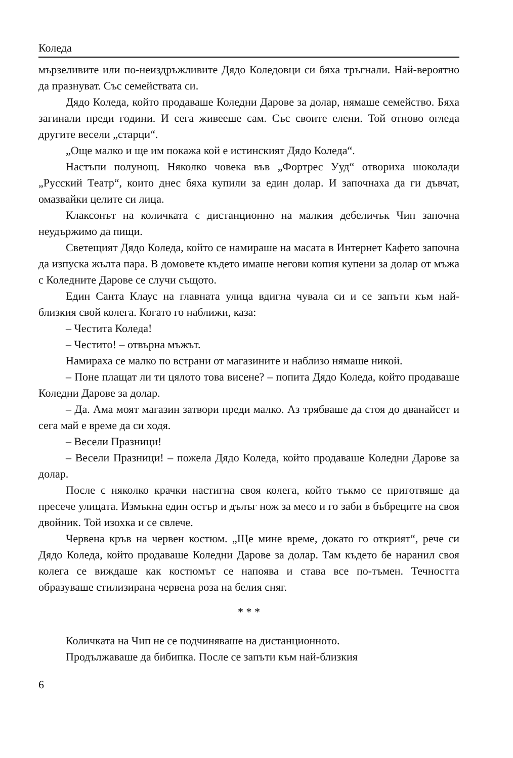Коледа
мързеливите или по-неиздръжливите Дядо Коледовци си бяха тръгнали. Най-вероятно да празнуват. Със семействата си.
Дядо Коледа, който продаваше Коледни Дарове за долар, нямаше семейство. Бяха загинали преди години. И сега живееше сам. Със своите елени. Той отново огледа другите весели „старци“.
„Още малко и ще им покажа кой е истинският Дядо Коледа“.
Настъпи полунощ. Няколко човека във „Фортрес Ууд“ отвориха шоколади „Русский Театр“, които днес бяха купили за един долар. И започнаха да ги дъвчат, омазвайки целите си лица.
Клаксонът на количката с дистанционно на малкия дебеличък Чип започна неудържимо да пищи.
Светещият Дядо Коледа, който се намираше на масата в Интернет Кафето започна да изпуска жълта пара. В домовете където имаше негови копия купени за долар от мъжа с Коледните Дарове се случи същото.
Един Санта Клаус на главната улица вдигна чувала си и се запъти към най-близкия свой колега. Когато го наближи, каза:
– Честита Коледа!
– Честито! – отвърна мъжът.
Намираха се малко по встрани от магазините и наблизо нямаше никой.
– Поне плащат ли ти цялото това висене? – попита Дядо Коледа, който продаваше Коледни Дарове за долар.
– Да. Ама моят магазин затвори преди малко. Аз трябваше да стоя до дванайсет и сега май е време да си ходя.
– Весели Празници!
– Весели Празници! – пожела Дядо Коледа, който продаваше Коледни Дарове за долар.
После с няколко крачки настигна своя колега, който тъкмо се приготвяше да пресече улицата. Измъкна един остър и дълъг нож за месо и го заби в бъбреците на своя двойник. Той изохка и се свлече.
Червена кръв на червен костюм. „Ще мине време, докато го открият“, рече си Дядо Коледа, който продаваше Коледни Дарове за долар. Там където бе наранил своя колега се виждаше как костюмът се напоява и става все по-тъмен. Течността образуваше стилизирана червена роза на белия сняг.
* * *
Количката на Чип не се подчиняваше на дистанционното.
Продължаваше да бибипка. После се запъти към най-близкия
6